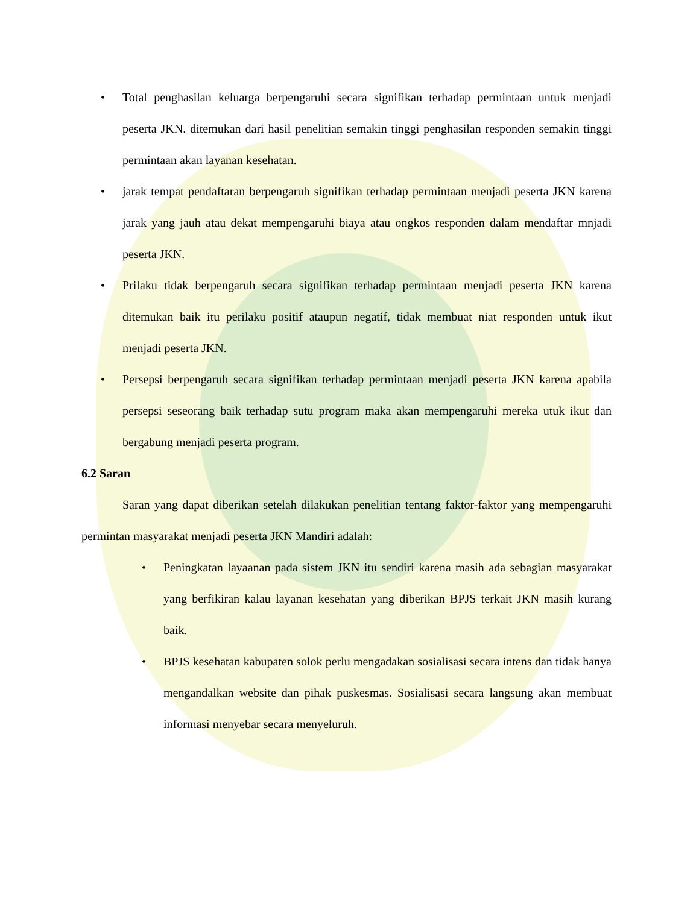• Total penghasilan keluarga berpengaruhi secara signifikan terhadap permintaan untuk menjadi peserta JKN. ditemukan dari hasil penelitian semakin tinggi penghasilan responden semakin tinggi permintaan akan layanan kesehatan.
• jarak tempat pendaftaran berpengaruh signifikan terhadap permintaan menjadi peserta JKN karena jarak yang jauh atau dekat mempengaruhi biaya atau ongkos responden dalam mendaftar mnjadi peserta JKN.
• Prilaku tidak berpengaruh secara signifikan terhadap permintaan menjadi peserta JKN karena ditemukan baik itu perilaku positif ataupun negatif, tidak membuat niat responden untuk ikut menjadi peserta JKN.
• Persepsi berpengaruh secara signifikan terhadap permintaan menjadi peserta JKN karena apabila persepsi seseorang baik terhadap sutu program maka akan mempengaruhi mereka utuk ikut dan bergabung menjadi peserta program.
6.2 Saran
Saran yang dapat diberikan setelah dilakukan penelitian tentang faktor-faktor yang mempengaruhi permintan masyarakat menjadi peserta JKN Mandiri adalah:
• Peningkatan layaanan pada sistem JKN itu sendiri karena masih ada sebagian masyarakat yang berfikiran kalau layanan kesehatan yang diberikan BPJS terkait JKN masih kurang baik.
• BPJS kesehatan kabupaten solok perlu mengadakan sosialisasi secara intens dan tidak hanya mengandalkan website dan pihak puskesmas. Sosialisasi secara langsung akan membuat informasi menyebar secara menyeluruh.